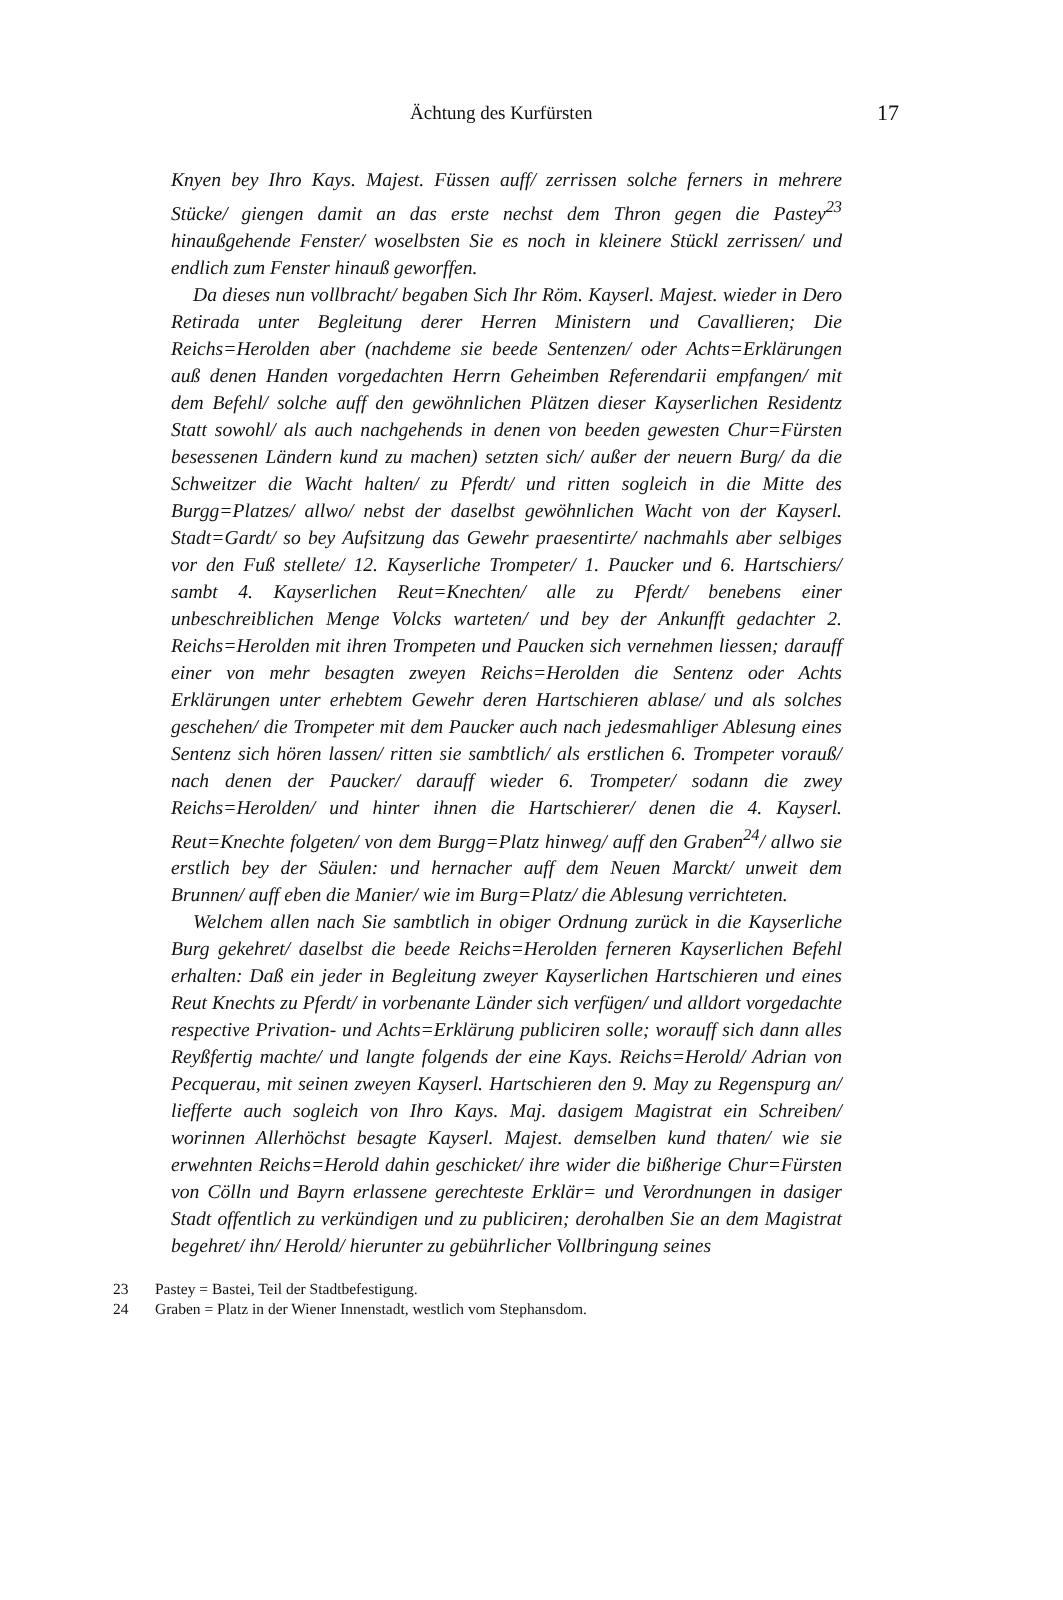Ächtung des Kurfürsten 17
Knyen bey Ihro Kays. Majest. Füssen auff/ zerrissen solche ferners in mehrere Stücke/ giengen damit an das erste nechst dem Thron gegen die Pastey<sup>23</sup> hinaußgehende Fenster/ woselbsten Sie es noch in kleinere Stückl zerrissen/ und endlich zum Fenster hinauß geworffen.
Da dieses nun vollbracht/ begaben Sich Ihr Röm. Kayserl. Majest. wieder in Dero Retirada unter Begleitung derer Herren Ministern und Cavallieren; Die Reichs=Herolden aber (nachdeme sie beede Sentenzen/ oder Achts=Erklärungen auß denen Handen vorgedachten Herrn Geheimben Referendarii empfangen/ mit dem Befehl/ solche auff den gewöhnlichen Plätzen dieser Kayserlichen Residentz Statt sowohl/ als auch nachgehends in denen von beeden gewesten Chur=Fürsten besessenen Ländern kund zu machen) setzten sich/ außer der neuern Burg/ da die Schweitzer die Wacht halten/ zu Pferdt/ und ritten sogleich in die Mitte des Burgg=Platzes/ allwo/ nebst der daselbst gewöhnlichen Wacht von der Kayserl. Stadt=Gardt/ so bey Aufsitzung das Gewehr praesentirte/ nachmahls aber selbiges vor den Fuß stellete/ 12. Kayserliche Trompeter/ 1. Paucker und 6. Hartschiers/ sambt 4. Kayserlichen Reut=Knechten/ alle zu Pferdt/ benebens einer unbeschreiblichen Menge Volcks warteten/ und bey der Ankunfft gedachter 2. Reichs=Herolden mit ihren Trompeten und Paucken sich vernehmen liessen; darauff einer von mehr besagten zweyen Reichs=Herolden die Sentenz oder Achts Erklärungen unter erhebtem Gewehr deren Hartschieren ablase/ und als solches geschehen/ die Trompeter mit dem Paucker auch nach jedesmahliger Ablesung eines Sentenz sich hören lassen/ ritten sie sambtlich/ als erstlichen 6. Trompeter vorauß/ nach denen der Paucker/ darauff wieder 6. Trompeter/ sodann die zwey Reichs=Herolden/ und hinter ihnen die Hartschierer/ denen die 4. Kayserl. Reut=Knechte folgeten/ von dem Burgg=Platz hinweg/ auff den Graben<sup>24</sup>/ allwo sie erstlich bey der Säulen: und hernacher auff dem Neuen Marckt/ unweit dem Brunnen/ auff eben die Manier/ wie im Burg=Platz/ die Ablesung verrichteten.
Welchem allen nach Sie sambtlich in obiger Ordnung zurück in die Kayserliche Burg gekehret/ daselbst die beede Reichs=Herolden ferneren Kayserlichen Befehl erhalten: Daß ein jeder in Begleitung zweyer Kayserlichen Hartschieren und eines Reut Knechts zu Pferdt/ in vorbenante Länder sich verfügen/ und alldort vorgedachte respective Privation- und Achts=Erklärung publiciren solle; worauff sich dann alles Reyßfertig machte/ und langte folgends der eine Kays. Reichs=Herold/ Adrian von Pecquerau, mit seinen zweyen Kayserl. Hartschieren den 9. May zu Regenspurg an/ liefferte auch sogleich von Ihro Kays. Maj. dasigem Magistrat ein Schreiben/ worinnen Allerhöchst besagte Kayserl. Majest. demselben kund thaten/ wie sie erwehnten Reichs=Herold dahin geschicket/ ihre wider die bißherige Chur=Fürsten von Cölln und Bayrn erlassene gerechteste Erklär= und Verordnungen in dasiger Stadt offentlich zu verkündigen und zu publiciren; derohalben Sie an dem Magistrat begehret/ ihn/ Herold/ hierunter zu gebührlicher Vollbringung seines
23 Pastey = Bastei, Teil der Stadtbefestigung.
24 Graben = Platz in der Wiener Innenstadt, westlich vom Stephansdom.